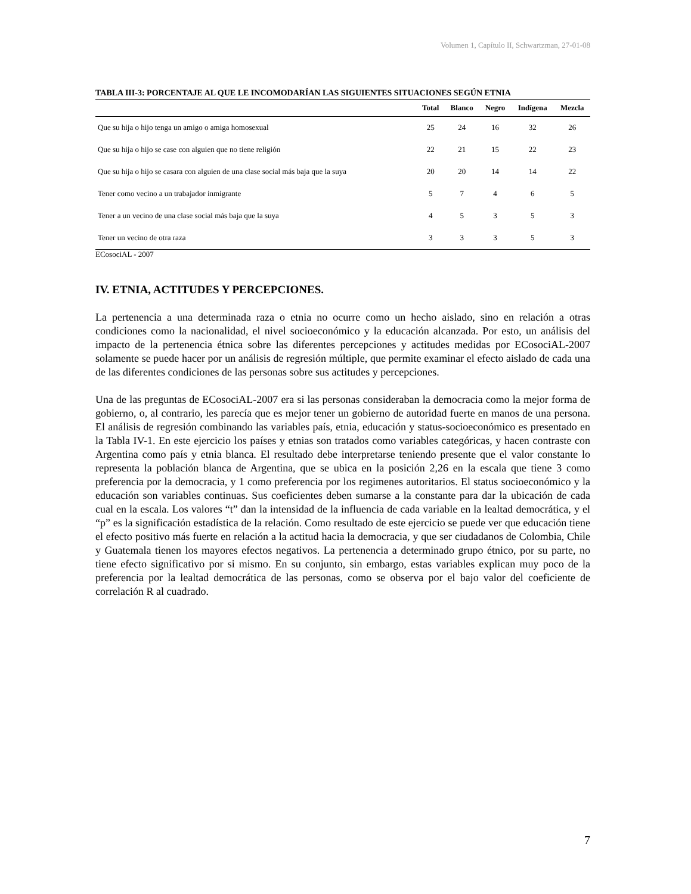Volumen 1, Capítulo II, Schwartzman, 27-01-08
TABLA III-3: PORCENTAJE AL QUE LE INCOMODARÍAN LAS SIGUIENTES SITUACIONES SEGÚN ETNIA
| | Total | Blanco | Negro | Indígena | Mezcla |
| --- | --- | --- | --- | --- | --- |
| Que su hija o hijo tenga un amigo o amiga homosexual | 25 | 24 | 16 | 32 | 26 |
| Que su hija o hijo se case con alguien que no tiene religión | 22 | 21 | 15 | 22 | 23 |
| Que su hija o hijo se casara con alguien de una clase social más baja que la suya | 20 | 20 | 14 | 14 | 22 |
| Tener como vecino a un trabajador inmigrante | 5 | 7 | 4 | 6 | 5 |
| Tener a un vecino de una clase social más baja que la suya | 4 | 5 | 3 | 5 | 3 |
| Tener un vecino de otra raza | 3 | 3 | 3 | 5 | 3 |
ECosociAL - 2007
IV. ETNIA, ACTITUDES Y PERCEPCIONES.
La pertenencia a una determinada raza o etnia no ocurre como un hecho aislado, sino en relación a otras condiciones como la nacionalidad, el nivel socioeconómico y la educación alcanzada. Por esto, un análisis del impacto de la pertenencia étnica sobre las diferentes percepciones y actitudes medidas por ECosociAL-2007 solamente se puede hacer por un análisis de regresión múltiple, que permite examinar el efecto aislado de cada una de las diferentes condiciones de las personas sobre sus actitudes y percepciones.
Una de las preguntas de ECosociAL-2007 era si las personas consideraban la democracia como la mejor forma de gobierno, o, al contrario, les parecía que es mejor tener un gobierno de autoridad fuerte en manos de una persona. El análisis de regresión combinando las variables país, etnia, educación y status-socioeconómico es presentado en la Tabla IV-1. En este ejercicio los países y etnias son tratados como variables categóricas, y hacen contraste con Argentina como país y etnia blanca. El resultado debe interpretarse teniendo presente que el valor constante lo representa la población blanca de Argentina, que se ubica en la posición 2,26 en la escala que tiene 3 como preferencia por la democracia, y 1 como preferencia por los regimenes autoritarios. El status socioeconómico y la educación son variables continuas. Sus coeficientes deben sumarse a la constante para dar la ubicación de cada cual en la escala. Los valores “t” dan la intensidad de la influencia de cada variable en la lealtad democrática, y el “p” es la significación estadística de la relación. Como resultado de este ejercicio se puede ver que educación tiene el efecto positivo más fuerte en relación a la actitud hacia la democracia, y que ser ciudadanos de Colombia, Chile y Guatemala tienen los mayores efectos negativos. La pertenencia a determinado grupo étnico, por su parte, no tiene efecto significativo por si mismo. En su conjunto, sin embargo, estas variables explican muy poco de la preferencia por la lealtad democrática de las personas, como se observa por el bajo valor del coeficiente de correlación R al cuadrado.
7